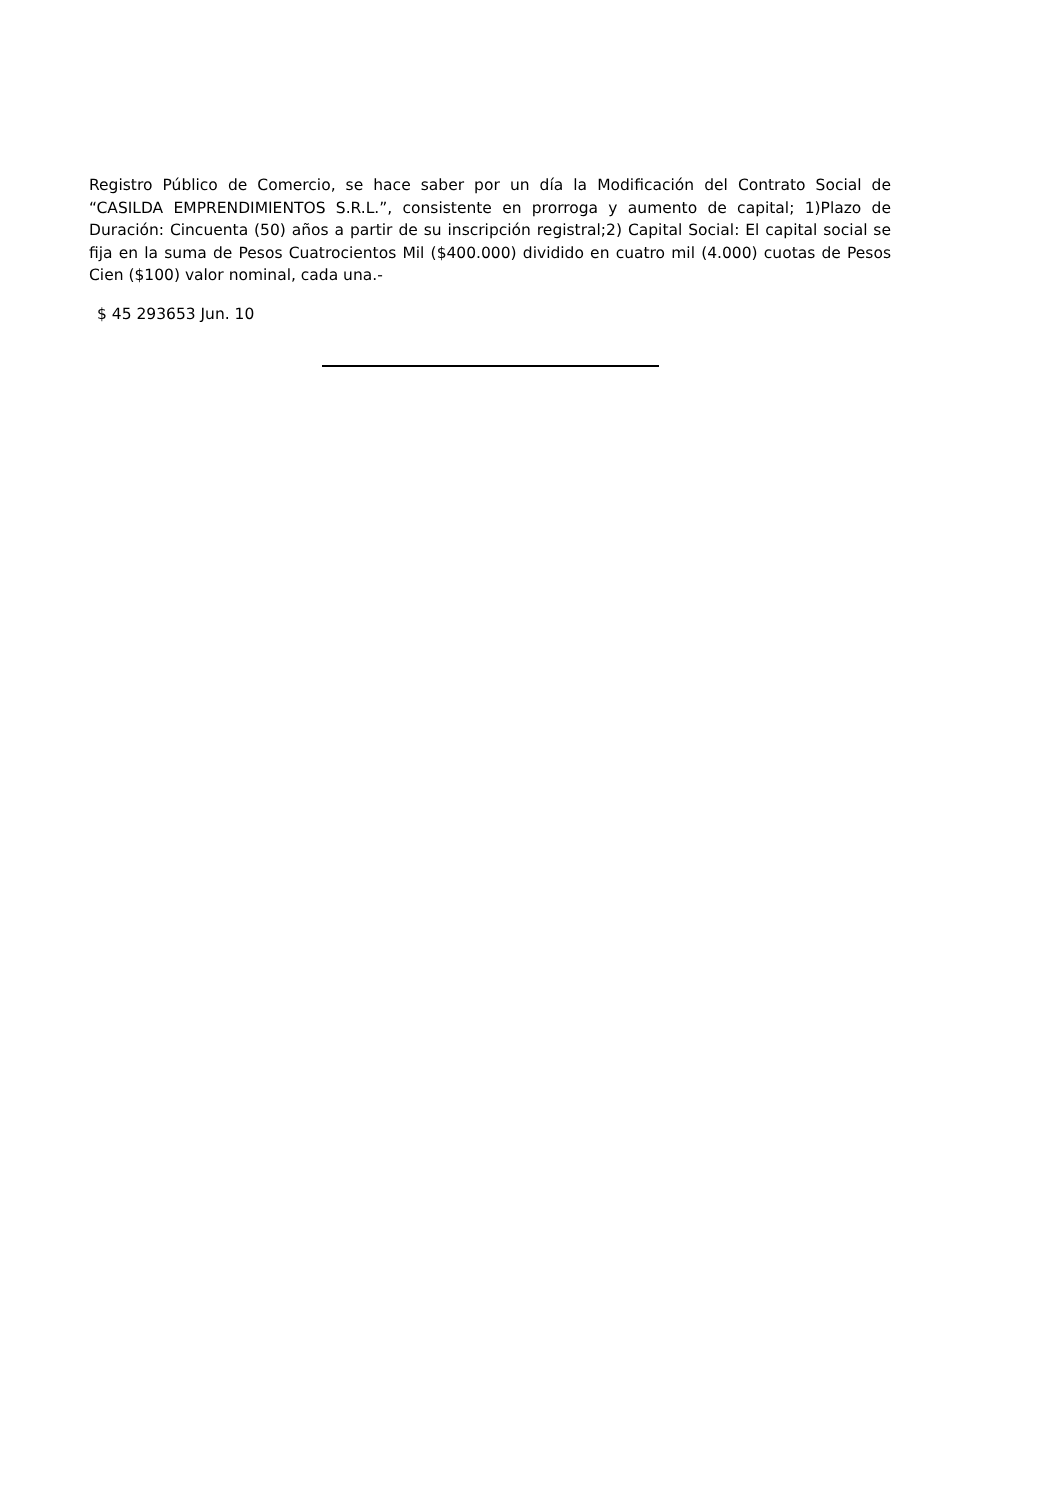Registro Público de Comercio, se hace saber por un día la Modificación del Contrato Social de “CASILDA EMPRENDIMIENTOS S.R.L.”, consistente en prorroga y aumento de capital; 1)Plazo de Duración: Cincuenta (50) años a partir de su inscripción registral;2) Capital Social: El capital social se fija en la suma de Pesos Cuatrocientos Mil ($400.000) dividido en cuatro mil (4.000) cuotas de Pesos Cien ($100) valor nominal, cada una.-
$ 45 293653 Jun. 10